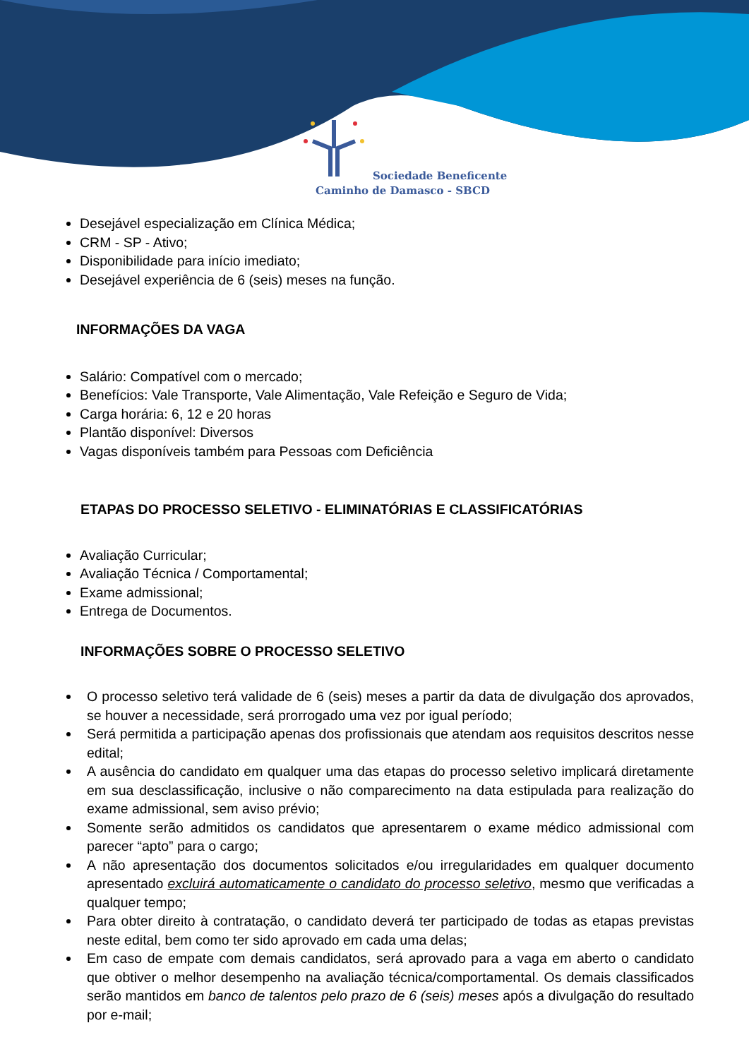Sociedade Beneficente
Caminho de Damasco - SBCD
Desejável especialização em Clínica Médica;
CRM - SP - Ativo;
Disponibilidade para início imediato;
Desejável experiência de 6 (seis) meses na função.
INFORMAÇÕES DA VAGA
Salário: Compatível com o mercado;
Benefícios: Vale Transporte, Vale Alimentação, Vale Refeição e Seguro de Vida;
Carga horária: 6, 12 e 20 horas
Plantão disponível: Diversos
Vagas disponíveis também para Pessoas com Deficiência
ETAPAS DO PROCESSO SELETIVO - ELIMINATÓRIAS E CLASSIFICATÓRIAS
Avaliação Curricular;
Avaliação Técnica / Comportamental;
Exame admissional;
Entrega de Documentos.
INFORMAÇÕES SOBRE O PROCESSO SELETIVO
O processo seletivo terá validade de 6 (seis) meses a partir da data de divulgação dos aprovados, se houver a necessidade, será prorrogado uma vez por igual período;
Será permitida a participação apenas dos profissionais que atendam aos requisitos descritos nesse edital;
A ausência do candidato em qualquer uma das etapas do processo seletivo implicará diretamente em sua desclassificação, inclusive o não comparecimento na data estipulada para realização do exame admissional, sem aviso prévio;
Somente serão admitidos os candidatos que apresentarem o exame médico admissional com parecer “apto” para o cargo;
A não apresentação dos documentos solicitados e/ou irregularidades em qualquer documento apresentado excluirá automaticamente o candidato do processo seletivo, mesmo que verificadas a qualquer tempo;
Para obter direito à contratação, o candidato deverá ter participado de todas as etapas previstas neste edital, bem como ter sido aprovado em cada uma delas;
Em caso de empate com demais candidatos, será aprovado para a vaga em aberto o candidato que obtiver o melhor desempenho na avaliação técnica/comportamental. Os demais classificados serão mantidos em banco de talentos pelo prazo de 6 (seis) meses após a divulgação do resultado por e-mail;